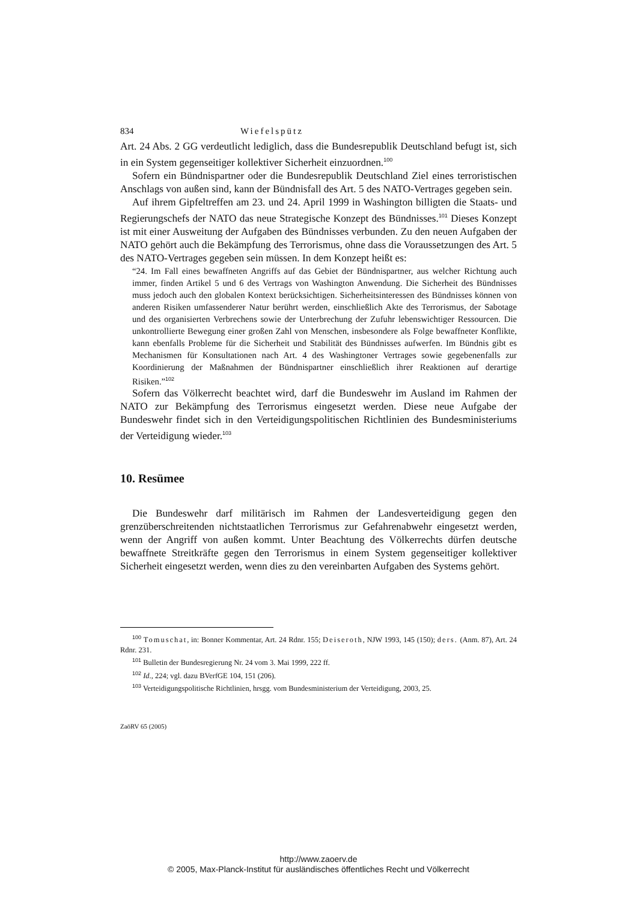834 Wiefelspütz
Art. 24 Abs. 2 GG verdeutlicht lediglich, dass die Bundesrepublik Deutschland befugt ist, sich in ein System gegenseitiger kollektiver Sicherheit einzuordnen.<sup>100</sup>
Sofern ein Bündnispartner oder die Bundesrepublik Deutschland Ziel eines terroristischen Anschlags von außen sind, kann der Bündnisfall des Art. 5 des NATO-Vertrages gegeben sein.
Auf ihrem Gipfeltreffen am 23. und 24. April 1999 in Washington billigten die Staats- und Regierungschefs der NATO das neue Strategische Konzept des Bündnisses.<sup>101</sup> Dieses Konzept ist mit einer Ausweitung der Aufgaben des Bündnisses verbunden. Zu den neuen Aufgaben der NATO gehört auch die Bekämpfung des Terrorismus, ohne dass die Voraussetzungen des Art. 5 des NATO-Vertrages gegeben sein müssen. In dem Konzept heißt es:
“24. Im Fall eines bewaffneten Angriffs auf das Gebiet der Bündnispartner, aus welcher Richtung auch immer, finden Artikel 5 und 6 des Vertrags von Washington Anwendung. Die Sicherheit des Bündnisses muss jedoch auch den globalen Kontext berücksichtigen. Sicherheitsinteressen des Bündnisses können von anderen Risiken umfassenderer Natur berührt werden, einschließlich Akte des Terrorismus, der Sabotage und des organisierten Verbrechens sowie der Unterbrechung der Zufuhr lebenswichtiger Ressourcen. Die unkontrollierte Bewegung einer großen Zahl von Menschen, insbesondere als Folge bewaffneter Konflikte, kann ebenfalls Probleme für die Sicherheit und Stabilität des Bündnisses aufwerfen. Im Bündnis gibt es Mechanismen für Konsultationen nach Art. 4 des Washingtoner Vertrages sowie gegebenenfalls zur Koordinierung der Maßnahmen der Bündnispartner einschließlich ihrer Reaktionen auf derartige Risiken.”<sup>102</sup>
Sofern das Völkerrecht beachtet wird, darf die Bundeswehr im Ausland im Rahmen der NATO zur Bekämpfung des Terrorismus eingesetzt werden. Diese neue Aufgabe der Bundeswehr findet sich in den Verteidigungspolitischen Richtlinien des Bundesministeriums der Verteidigung wieder.<sup>103</sup>
10. Resümee
Die Bundeswehr darf militärisch im Rahmen der Landesverteidigung gegen den grenzüberschreitenden nichtstaatlichen Terrorismus zur Gefahrenabwehr eingesetzt werden, wenn der Angriff von außen kommt. Unter Beachtung des Völkerrechts dürfen deutsche bewaffnete Streitkräfte gegen den Terrorismus in einem System gegenseitiger kollektiver Sicherheit eingesetzt werden, wenn dies zu den vereinbarten Aufgaben des Systems gehört.
<sup>100</sup> Tomuschat, in: Bonner Kommentar, Art. 24 Rdnr. 155; Deiseroth, NJW 1993, 145 (150); ders. (Anm. 87), Art. 24 Rdnr. 231.
<sup>101</sup> Bulletin der Bundesregierung Nr. 24 vom 3. Mai 1999, 222 ff.
<sup>102</sup> Id., 224; vgl. dazu BVerfGE 104, 151 (206).
<sup>103</sup> Verteidigungspolitische Richtlinien, hrsgg. vom Bundesministerium der Verteidigung, 2003, 25.
ZaöRV 65 (2005)
http://www.zaoerv.de
© 2005, Max-Planck-Institut für ausländisches öffentliches Recht und Völkerrecht